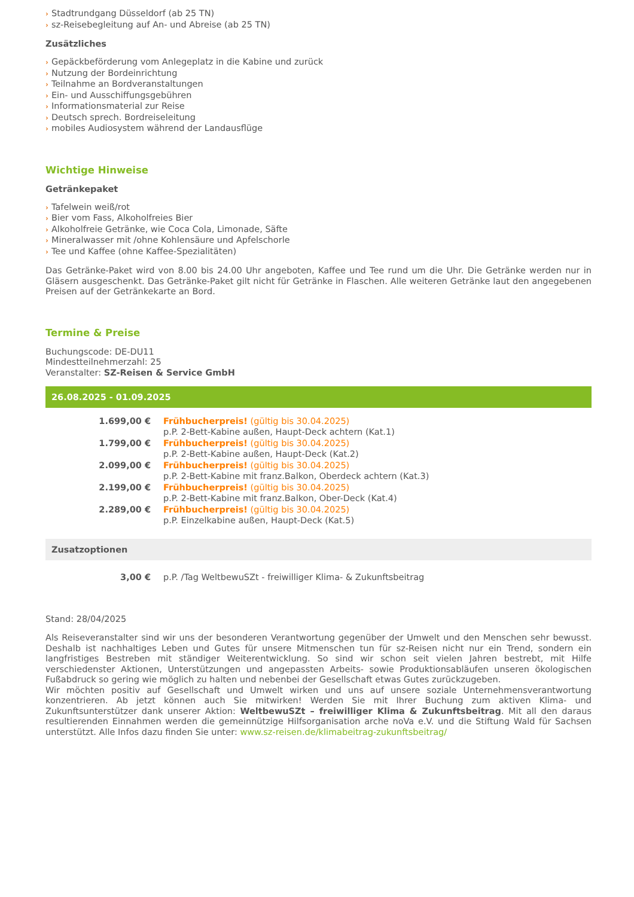› Stadtrundgang Düsseldorf (ab 25 TN)
› sz-Reisebegleitung auf An- und Abreise (ab 25 TN)
Zusätzliches
› Gepäckbeförderung vom Anlegeplatz in die Kabine und zurück
› Nutzung der Bordeinrichtung
› Teilnahme an Bordveranstaltungen
› Ein- und Ausschiffungsgebühren
› Informationsmaterial zur Reise
› Deutsch sprech. Bordreiseleitung
› mobiles Audiosystem während der Landausflüge
Wichtige Hinweise
Getränkepaket
› Tafelwein weiß/rot
› Bier vom Fass, Alkoholfreies Bier
› Alkoholfreie Getränke, wie Coca Cola, Limonade, Säfte
› Mineralwasser mit /ohne Kohlensäure und Apfelschorle
› Tee und Kaffee (ohne Kaffee-Spezialitäten)
Das Getränke-Paket wird von 8.00 bis 24.00 Uhr angeboten, Kaffee und Tee rund um die Uhr. Die Getränke werden nur in Gläsern ausgeschenkt. Das Getränke-Paket gilt nicht für Getränke in Flaschen. Alle weiteren Getränke laut den angegebenen Preisen auf der Getränkekarte an Bord.
Termine & Preise
Buchungscode: DE-DU11
Mindestteilnehmerzahl: 25
Veranstalter: SZ-Reisen & Service GmbH
26.08.2025 - 01.09.2025
| 1.699,00 € | Frühbucherpreis! (gültig bis 30.04.2025) p.P. 2-Bett-Kabine außen, Haupt-Deck achtern (Kat.1) |
| 1.799,00 € | Frühbucherpreis! (gültig bis 30.04.2025) p.P. 2-Bett-Kabine außen, Haupt-Deck (Kat.2) |
| 2.099,00 € | Frühbucherpreis! (gültig bis 30.04.2025) p.P. 2-Bett-Kabine mit franz.Balkon, Oberdeck achtern (Kat.3) |
| 2.199,00 € | Frühbucherpreis! (gültig bis 30.04.2025) p.P. 2-Bett-Kabine mit franz.Balkon, Ober-Deck (Kat.4) |
| 2.289,00 € | Frühbucherpreis! (gültig bis 30.04.2025) p.P. Einzelkabine außen, Haupt-Deck (Kat.5) |
Zusatzoptionen
| 3,00 € | p.P. /Tag WeltbewuSZt - freiwilliger Klima- & Zukunftsbeitrag |
Stand: 28/04/2025
Als Reiseveranstalter sind wir uns der besonderen Verantwortung gegenüber der Umwelt und den Menschen sehr bewusst. Deshalb ist nachhaltiges Leben und Gutes für unsere Mitmenschen tun für sz-Reisen nicht nur ein Trend, sondern ein langfristiges Bestreben mit ständiger Weiterentwicklung. So sind wir schon seit vielen Jahren bestrebt, mit Hilfe verschiedenster Aktionen, Unterstützungen und angepassten Arbeits- sowie Produktionsabläufen unseren ökologischen Fußabdruck so gering wie möglich zu halten und nebenbei der Gesellschaft etwas Gutes zurückzugeben.
Wir möchten positiv auf Gesellschaft und Umwelt wirken und uns auf unsere soziale Unternehmensverantwortung konzentrieren. Ab jetzt können auch Sie mitwirken! Werden Sie mit Ihrer Buchung zum aktiven Klima- und Zukunftsunterstützer dank unserer Aktion: WeltbewuSZt – freiwilliger Klima & Zukunftsbeitrag. Mit all den daraus resultierenden Einnahmen werden die gemeinnützige Hilfsorganisation arche noVa e.V. und die Stiftung Wald für Sachsen unterstützt. Alle Infos dazu finden Sie unter: www.sz-reisen.de/klimabeitrag-zukunftsbeitrag/